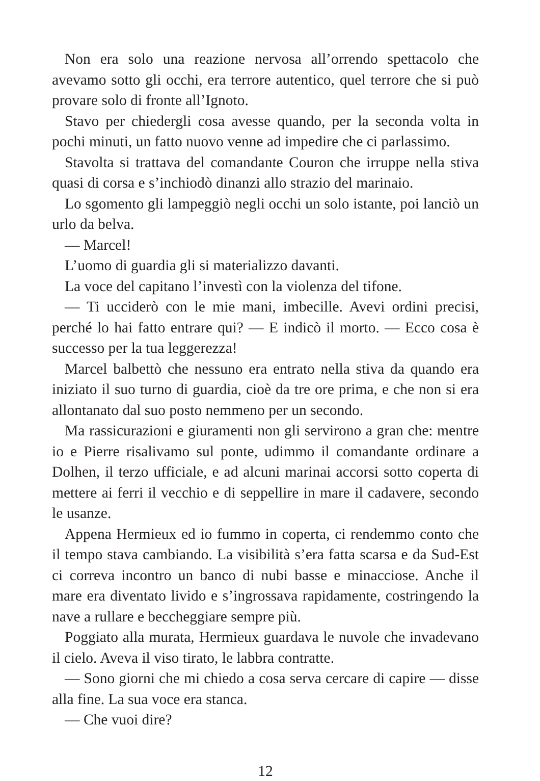Non era solo una reazione nervosa all’orrendo spettacolo che avevamo sotto gli occhi, era terrore autentico, quel terrore che si può provare solo di fronte all’Ignoto.
Stavo per chiedergli cosa avesse quando, per la seconda volta in pochi minuti, un fatto nuovo venne ad impedire che ci parlassimo.
Stavolta si trattava del comandante Couron che irruppe nella stiva quasi di corsa e s’inchiodò dinanzi allo strazio del marinaio.
Lo sgomento gli lampeggiò negli occhi un solo istante, poi lanciò un urlo da belva.
— Marcel!
L’uomo di guardia gli si materializzo davanti.
La voce del capitano l’investì con la violenza del tifone.
— Ti ucciderò con le mie mani, imbecille. Avevi ordini precisi, perché lo hai fatto entrare qui? — E indicò il morto. — Ecco cosa è successo per la tua leggerezza!
Marcel balbettò che nessuno era entrato nella stiva da quando era iniziato il suo turno di guardia, cioè da tre ore prima, e che non si era allontanato dal suo posto nemmeno per un secondo.
Ma rassicurazioni e giuramenti non gli servirono a gran che: mentre io e Pierre risalivamo sul ponte, udimmo il comandante ordinare a Dolhen, il terzo ufficiale, e ad alcuni marinai accorsi sotto coperta di mettere ai ferri il vecchio e di seppellire in mare il cadavere, secondo le usanze.
Appena Hermieux ed io fummo in coperta, ci rendemmo conto che il tempo stava cambiando. La visibilità s’era fatta scarsa e da Sud-Est ci correva incontro un banco di nubi basse e minacciose. Anche il mare era diventato livido e s’ingrossava rapidamente, costringendo la nave a rullare e beccheggiare sempre più.
Poggiato alla murata, Hermieux guardava le nuvole che invadevano il cielo. Aveva il viso tirato, le labbra contratte.
— Sono giorni che mi chiedo a cosa serva cercare di capire — disse alla fine. La sua voce era stanca.
— Che vuoi dire?
12